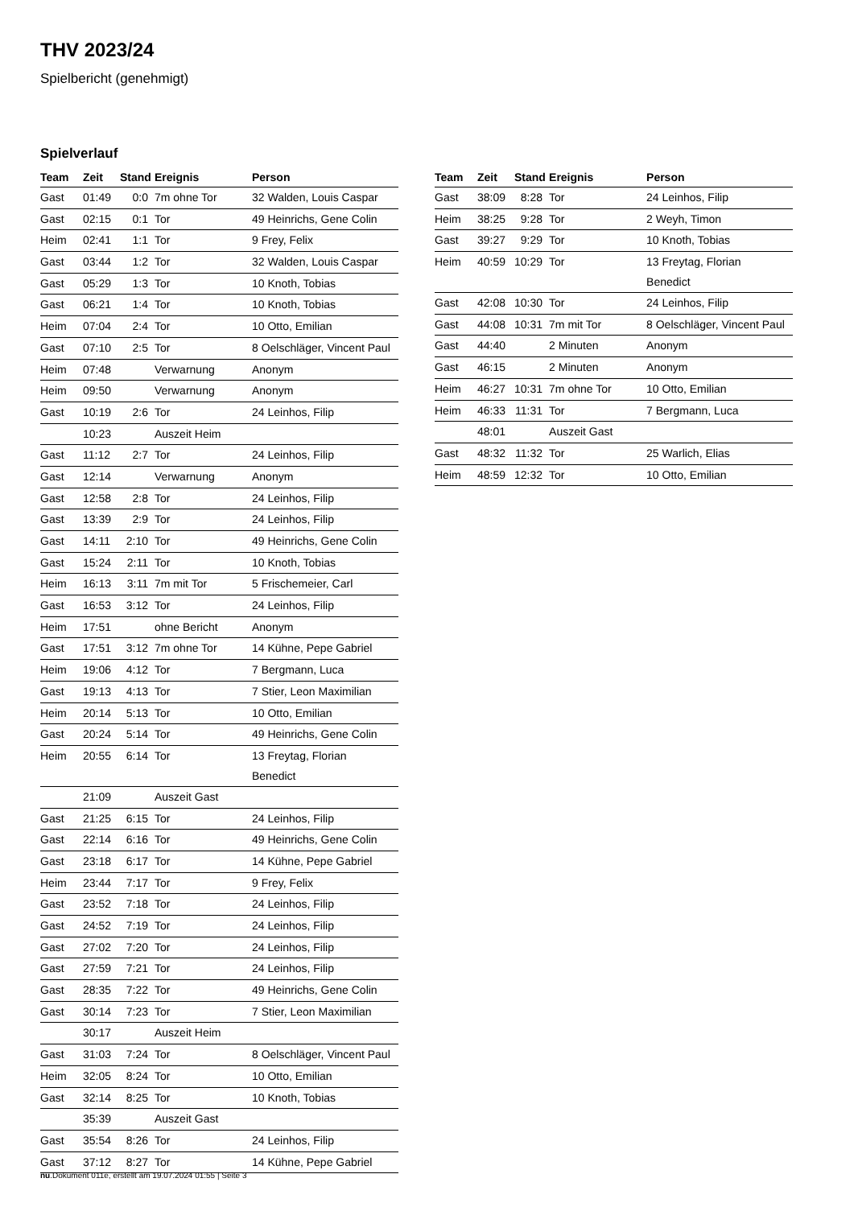THV 2023/24
Spielbericht (genehmigt)
Spielverlauf
| Team | Zeit | Stand | Ereignis | Person |
| --- | --- | --- | --- | --- |
| Gast | 01:49 | 0:0 | 7m ohne Tor | 32 Walden, Louis Caspar |
| Gast | 02:15 | 0:1 | Tor | 49 Heinrichs, Gene Colin |
| Heim | 02:41 | 1:1 | Tor | 9 Frey, Felix |
| Gast | 03:44 | 1:2 | Tor | 32 Walden, Louis Caspar |
| Gast | 05:29 | 1:3 | Tor | 10 Knoth, Tobias |
| Gast | 06:21 | 1:4 | Tor | 10 Knoth, Tobias |
| Heim | 07:04 | 2:4 | Tor | 10 Otto, Emilian |
| Gast | 07:10 | 2:5 | Tor | 8 Oelschläger, Vincent Paul |
| Heim | 07:48 | | Verwarnung | Anonym |
| Heim | 09:50 | | Verwarnung | Anonym |
| Gast | 10:19 | 2:6 | Tor | 24 Leinhos, Filip |
| | 10:23 | | Auszeit Heim | |
| Gast | 11:12 | 2:7 | Tor | 24 Leinhos, Filip |
| Gast | 12:14 | | Verwarnung | Anonym |
| Gast | 12:58 | 2:8 | Tor | 24 Leinhos, Filip |
| Gast | 13:39 | 2:9 | Tor | 24 Leinhos, Filip |
| Gast | 14:11 | 2:10 | Tor | 49 Heinrichs, Gene Colin |
| Gast | 15:24 | 2:11 | Tor | 10 Knoth, Tobias |
| Heim | 16:13 | 3:11 | 7m mit Tor | 5 Frischemeier, Carl |
| Gast | 16:53 | 3:12 | Tor | 24 Leinhos, Filip |
| Heim | 17:51 | | ohne Bericht | Anonym |
| Gast | 17:51 | 3:12 | 7m ohne Tor | 14 Kühne, Pepe Gabriel |
| Heim | 19:06 | 4:12 | Tor | 7 Bergmann, Luca |
| Gast | 19:13 | 4:13 | Tor | 7 Stier, Leon Maximilian |
| Heim | 20:14 | 5:13 | Tor | 10 Otto, Emilian |
| Gast | 20:24 | 5:14 | Tor | 49 Heinrichs, Gene Colin |
| Heim | 20:55 | 6:14 | Tor | 13 Freytag, Florian Benedict |
| | 21:09 | | Auszeit Gast | |
| Gast | 21:25 | 6:15 | Tor | 24 Leinhos, Filip |
| Gast | 22:14 | 6:16 | Tor | 49 Heinrichs, Gene Colin |
| Gast | 23:18 | 6:17 | Tor | 14 Kühne, Pepe Gabriel |
| Heim | 23:44 | 7:17 | Tor | 9 Frey, Felix |
| Gast | 23:52 | 7:18 | Tor | 24 Leinhos, Filip |
| Gast | 24:52 | 7:19 | Tor | 24 Leinhos, Filip |
| Gast | 27:02 | 7:20 | Tor | 24 Leinhos, Filip |
| Gast | 27:59 | 7:21 | Tor | 24 Leinhos, Filip |
| Gast | 28:35 | 7:22 | Tor | 49 Heinrichs, Gene Colin |
| Gast | 30:14 | 7:23 | Tor | 7 Stier, Leon Maximilian |
| | 30:17 | | Auszeit Heim | |
| Gast | 31:03 | 7:24 | Tor | 8 Oelschläger, Vincent Paul |
| Heim | 32:05 | 8:24 | Tor | 10 Otto, Emilian |
| Gast | 32:14 | 8:25 | Tor | 10 Knoth, Tobias |
| | 35:39 | | Auszeit Gast | |
| Gast | 35:54 | 8:26 | Tor | 24 Leinhos, Filip |
| Gast | 37:12 | 8:27 | Tor | 14 Kühne, Pepe Gabriel |
| Team | Zeit | Stand | Ereignis | Person |
| --- | --- | --- | --- | --- |
| Gast | 38:09 | 8:28 | Tor | 24 Leinhos, Filip |
| Heim | 38:25 | 9:28 | Tor | 2 Weyh, Timon |
| Gast | 39:27 | 9:29 | Tor | 10 Knoth, Tobias |
| Heim | 40:59 | 10:29 | Tor | 13 Freytag, Florian Benedict |
| Gast | 42:08 | 10:30 | Tor | 24 Leinhos, Filip |
| Gast | 44:08 | 10:31 | 7m mit Tor | 8 Oelschläger, Vincent Paul |
| Gast | 44:40 | | 2 Minuten | Anonym |
| Gast | 46:15 | | 2 Minuten | Anonym |
| Heim | 46:27 | 10:31 | 7m ohne Tor | 10 Otto, Emilian |
| Heim | 46:33 | 11:31 | Tor | 7 Bergmann, Luca |
| | 48:01 | | Auszeit Gast | |
| Gast | 48:32 | 11:32 | Tor | 25 Warlich, Elias |
| Heim | 48:59 | 12:32 | Tor | 10 Otto, Emilian |
nu.Dokument 011e, erstellt am 19.07.2024 01:55 | Seite 3